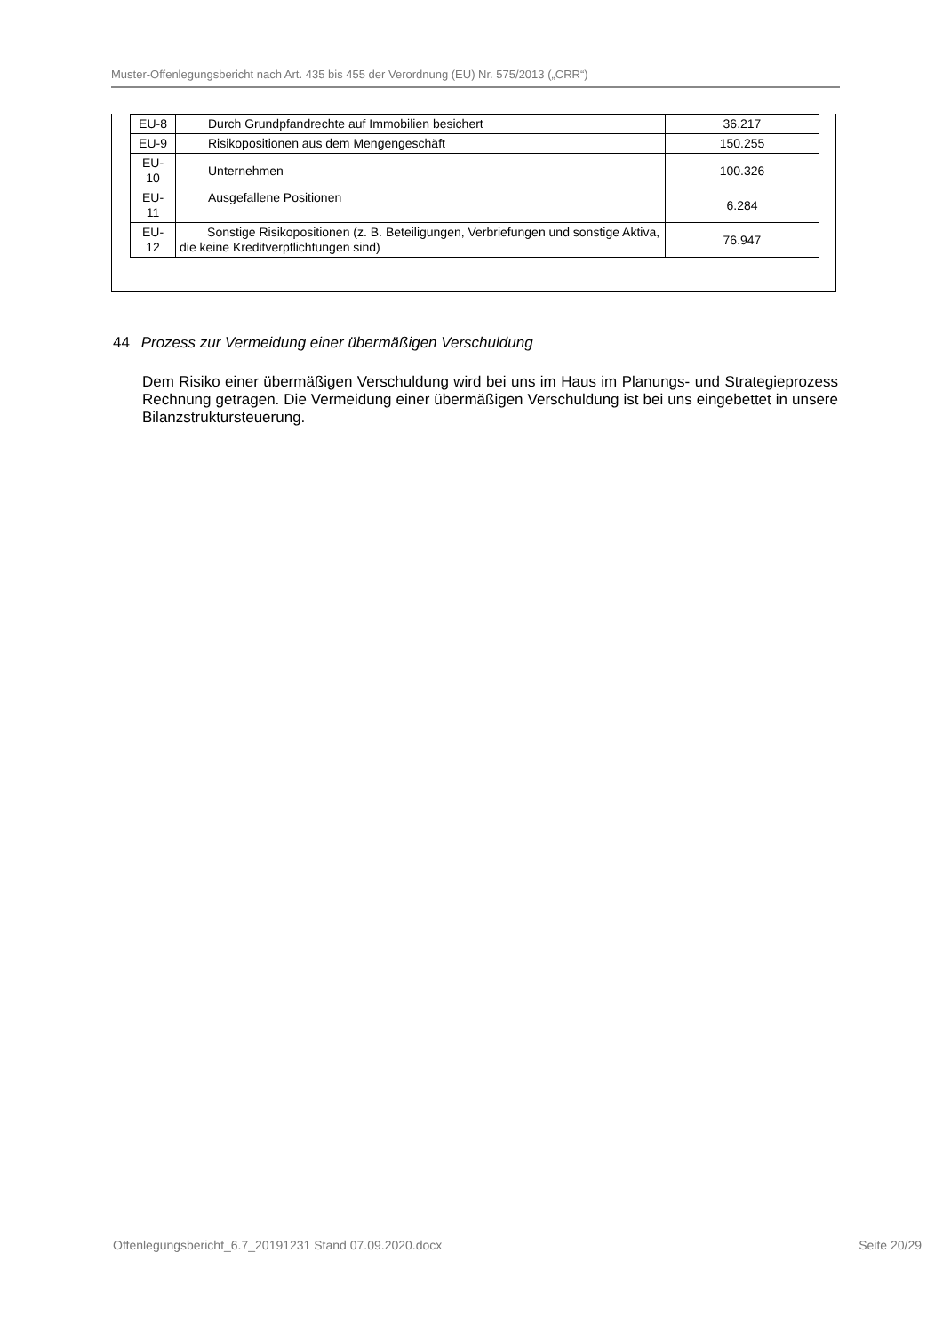Muster-Offenlegungsbericht nach Art. 435 bis 455 der Verordnung (EU) Nr. 575/2013 („CRR“)
| EU-8 | Durch Grundpfandrechte auf Immobilien besichert | 36.217 |
| EU-9 | Risikopositionen aus dem Mengengeschäft | 150.255 |
| EU- 10 | Unternehmen | 100.326 |
| EU- 11 | Ausgefallene Positionen | 6.284 |
| EU- 12 | Sonstige Risikopositionen (z. B. Beteiligungen, Verbriefungen und sonstige Aktiva, die keine Kreditverpflichtungen sind) | 76.947 |
44 Prozess zur Vermeidung einer übermäßigen Verschuldung
Dem Risiko einer übermäßigen Verschuldung wird bei uns im Haus im Planungs- und Strategieprozess Rechnung getragen. Die Vermeidung einer übermäßigen Verschuldung ist bei uns eingebettet in unsere Bilanzstruktursteuerung.
Offenlegungsbericht_6.7_20191231 Stand 07.09.2020.docx Seite 20/29